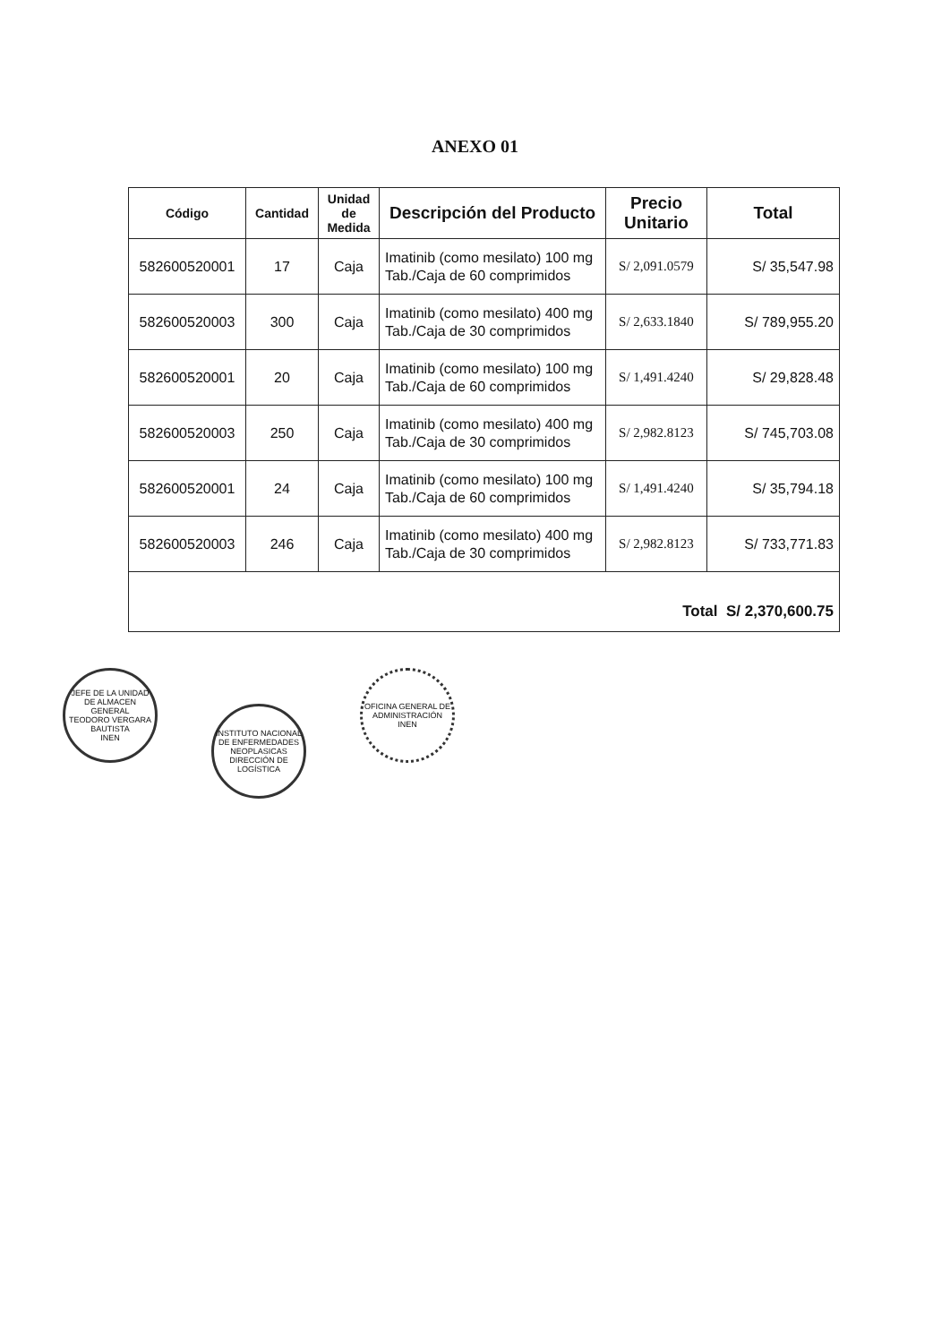ANEXO 01
| Código | Cantidad | Unidad de Medida | Descripción del Producto | Precio Unitario | Total |
| --- | --- | --- | --- | --- | --- |
| 582600520001 | 17 | Caja | Imatinib (como mesilato) 100 mg Tab./Caja de 60 comprimidos | S/ 2,091.0579 | S/ 35,547.98 |
| 582600520003 | 300 | Caja | Imatinib (como mesilato) 400 mg Tab./Caja de 30 comprimidos | S/ 2,633.1840 | S/ 789,955.20 |
| 582600520001 | 20 | Caja | Imatinib (como mesilato) 100 mg Tab./Caja de 60 comprimidos | S/ 1,491.4240 | S/ 29,828.48 |
| 582600520003 | 250 | Caja | Imatinib (como mesilato) 400 mg Tab./Caja de 30 comprimidos | S/ 2,982.8123 | S/ 745,703.08 |
| 582600520001 | 24 | Caja | Imatinib (como mesilato) 100 mg Tab./Caja de 60 comprimidos | S/ 1,491.4240 | S/ 35,794.18 |
| 582600520003 | 246 | Caja | Imatinib (como mesilato) 400 mg Tab./Caja de 30 comprimidos | S/ 2,982.8123 | S/ 733,771.83 |
| Total S/ 2,370,600.75 | | | | | |
JEFE DE LA UNIDAD DE ALMACEN GENERAL
TEODORO VERGARA BAUTISTA
INEN
INSTITUTO NACIONAL DE ENFERMEDADES NEOPLASICAS
DIRECCIÓN DE LOGÍSTICA
OFICINA GENERAL DE ADMINISTRACIÓN
INEN